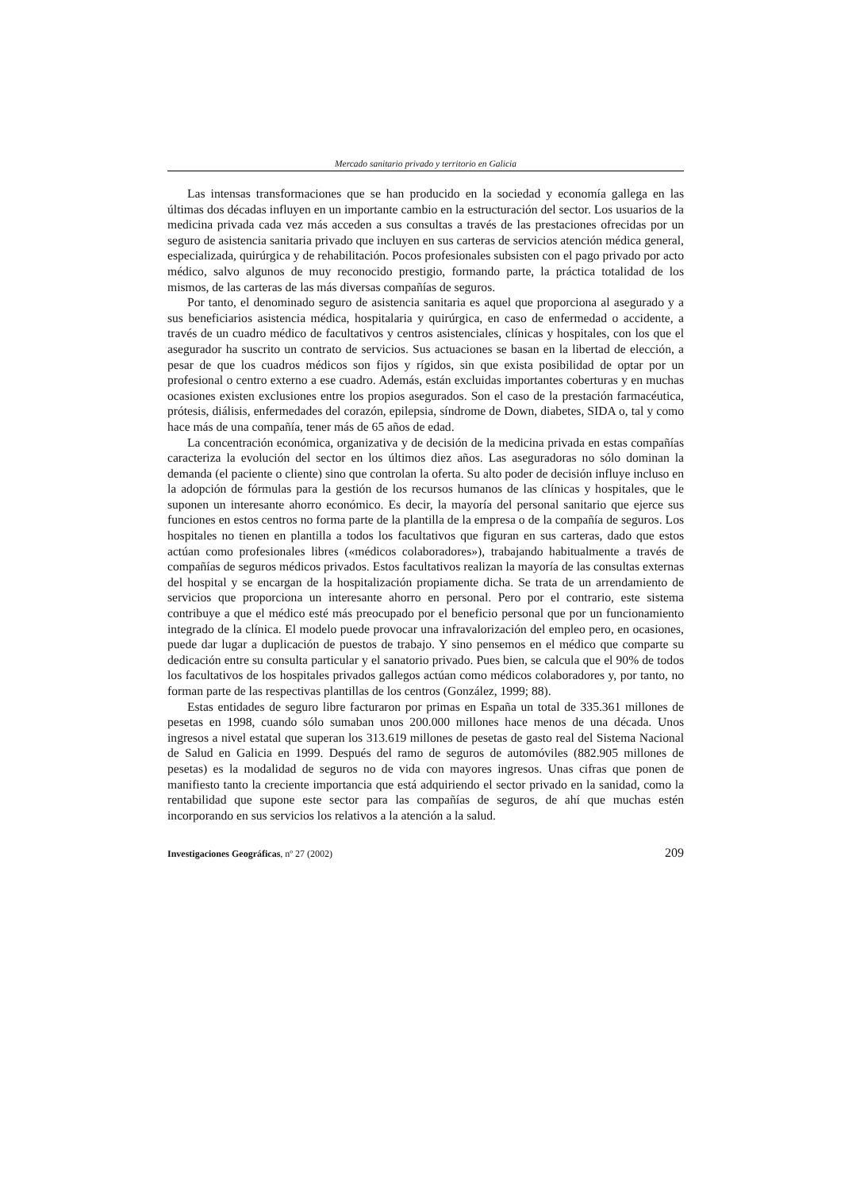Mercado sanitario privado y territorio en Galicia
Las intensas transformaciones que se han producido en la sociedad y economía gallega en las últimas dos décadas influyen en un importante cambio en la estructuración del sector. Los usuarios de la medicina privada cada vez más acceden a sus consultas a través de las prestaciones ofrecidas por un seguro de asistencia sanitaria privado que incluyen en sus carteras de servicios atención médica general, especializada, quirúrgica y de rehabilitación. Pocos profesionales subsisten con el pago privado por acto médico, salvo algunos de muy reconocido prestigio, formando parte, la práctica totalidad de los mismos, de las carteras de las más diversas compañías de seguros.
Por tanto, el denominado seguro de asistencia sanitaria es aquel que proporciona al asegurado y a sus beneficiarios asistencia médica, hospitalaria y quirúrgica, en caso de enfermedad o accidente, a través de un cuadro médico de facultativos y centros asistenciales, clínicas y hospitales, con los que el asegurador ha suscrito un contrato de servicios. Sus actuaciones se basan en la libertad de elección, a pesar de que los cuadros médicos son fijos y rígidos, sin que exista posibilidad de optar por un profesional o centro externo a ese cuadro. Además, están excluidas importantes coberturas y en muchas ocasiones existen exclusiones entre los propios asegurados. Son el caso de la prestación farmacéutica, prótesis, diálisis, enfermedades del corazón, epilepsia, síndrome de Down, diabetes, SIDA o, tal y como hace más de una compañía, tener más de 65 años de edad.
La concentración económica, organizativa y de decisión de la medicina privada en estas compañías caracteriza la evolución del sector en los últimos diez años. Las aseguradoras no sólo dominan la demanda (el paciente o cliente) sino que controlan la oferta. Su alto poder de decisión influye incluso en la adopción de fórmulas para la gestión de los recursos humanos de las clínicas y hospitales, que le suponen un interesante ahorro económico. Es decir, la mayoría del personal sanitario que ejerce sus funciones en estos centros no forma parte de la plantilla de la empresa o de la compañía de seguros. Los hospitales no tienen en plantilla a todos los facultativos que figuran en sus carteras, dado que estos actúan como profesionales libres («médicos colaboradores»), trabajando habitualmente a través de compañías de seguros médicos privados. Estos facultativos realizan la mayoría de las consultas externas del hospital y se encargan de la hospitalización propiamente dicha. Se trata de un arrendamiento de servicios que proporciona un interesante ahorro en personal. Pero por el contrario, este sistema contribuye a que el médico esté más preocupado por el beneficio personal que por un funcionamiento integrado de la clínica. El modelo puede provocar una infravalorización del empleo pero, en ocasiones, puede dar lugar a duplicación de puestos de trabajo. Y sino pensemos en el médico que comparte su dedicación entre su consulta particular y el sanatorio privado. Pues bien, se calcula que el 90% de todos los facultativos de los hospitales privados gallegos actúan como médicos colaboradores y, por tanto, no forman parte de las respectivas plantillas de los centros (González, 1999; 88).
Estas entidades de seguro libre facturaron por primas en España un total de 335.361 millones de pesetas en 1998, cuando sólo sumaban unos 200.000 millones hace menos de una década. Unos ingresos a nivel estatal que superan los 313.619 millones de pesetas de gasto real del Sistema Nacional de Salud en Galicia en 1999. Después del ramo de seguros de automóviles (882.905 millones de pesetas) es la modalidad de seguros no de vida con mayores ingresos. Unas cifras que ponen de manifiesto tanto la creciente importancia que está adquiriendo el sector privado en la sanidad, como la rentabilidad que supone este sector para las compañías de seguros, de ahí que muchas estén incorporando en sus servicios los relativos a la atención a la salud.
Investigaciones Geográficas, nº 27 (2002) 209